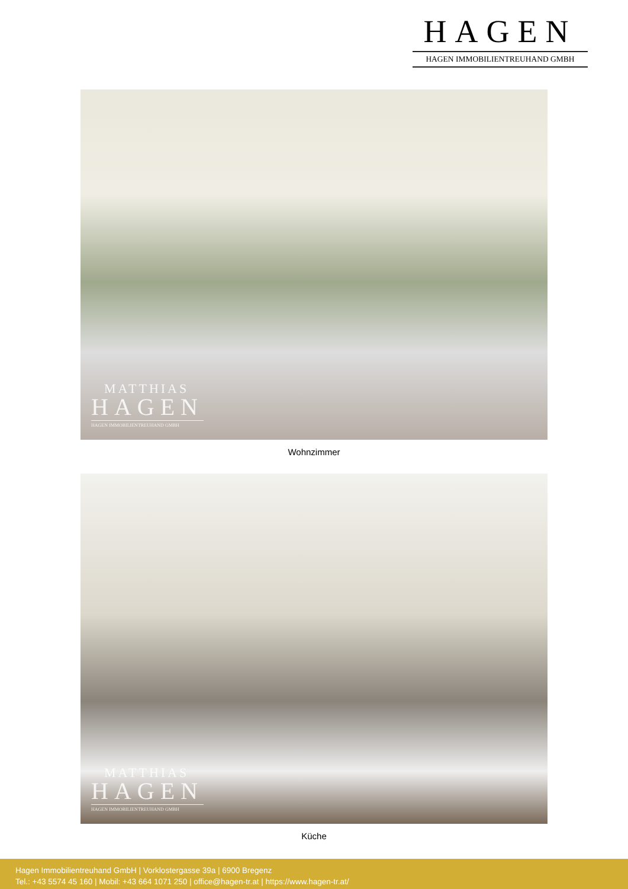HAGEN
HAGEN IMMOBILIENTREUHAND GMBH
MATTHIAS
HAGEN
HAGEN IMMOBILIENTREUHAND GMBH
Wohnzimmer
MATTHIAS
HAGEN
HAGEN IMMOBILIENTREUHAND GMBH
Küche
Hagen Immobilientreuhand GmbH | Vorklostergasse 39a | 6900 Bregenz
Tel.: +43 5574 45 160 | Mobil: +43 664 1071 250 | office@hagen-tr.at | https://www.hagen-tr.at/